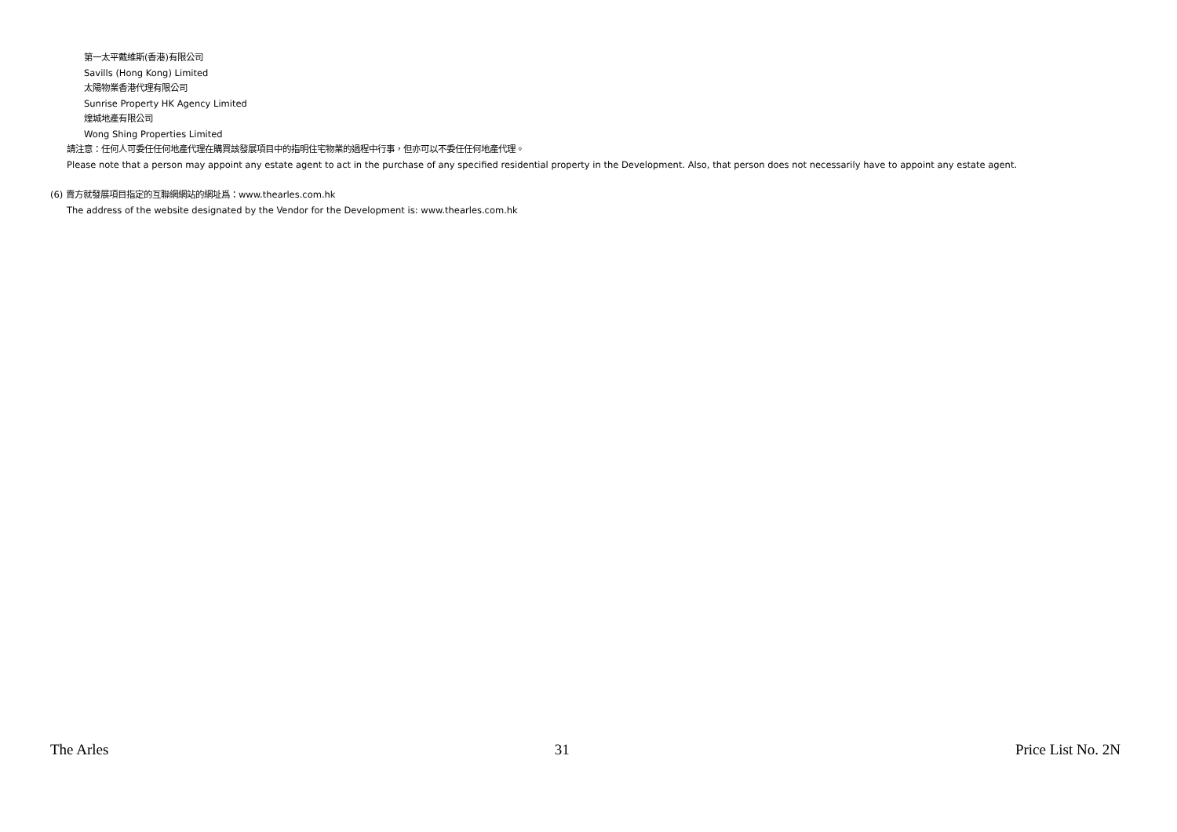第一太平戴維斯(香港)有限公司
Savills (Hong Kong) Limited
太陽物業香港代理有限公司
Sunrise Property HK Agency Limited
煌城地產有限公司
Wong Shing Properties Limited
請注意：任何人可委任任何地產代理在購買該發展項目中的指明住宅物業的過程中行事，但亦可以不委任任何地產代理。
Please note that a person may appoint any estate agent to act in the purchase of any specified residential property in the Development. Also, that person does not necessarily have to appoint any estate agent.
(6) 賣方就發展項目指定的互聯網網站的網址爲：www.thearles.com.hk
The address of the website designated by the Vendor for the Development is: www.thearles.com.hk
The Arles 31 Price List No. 2N